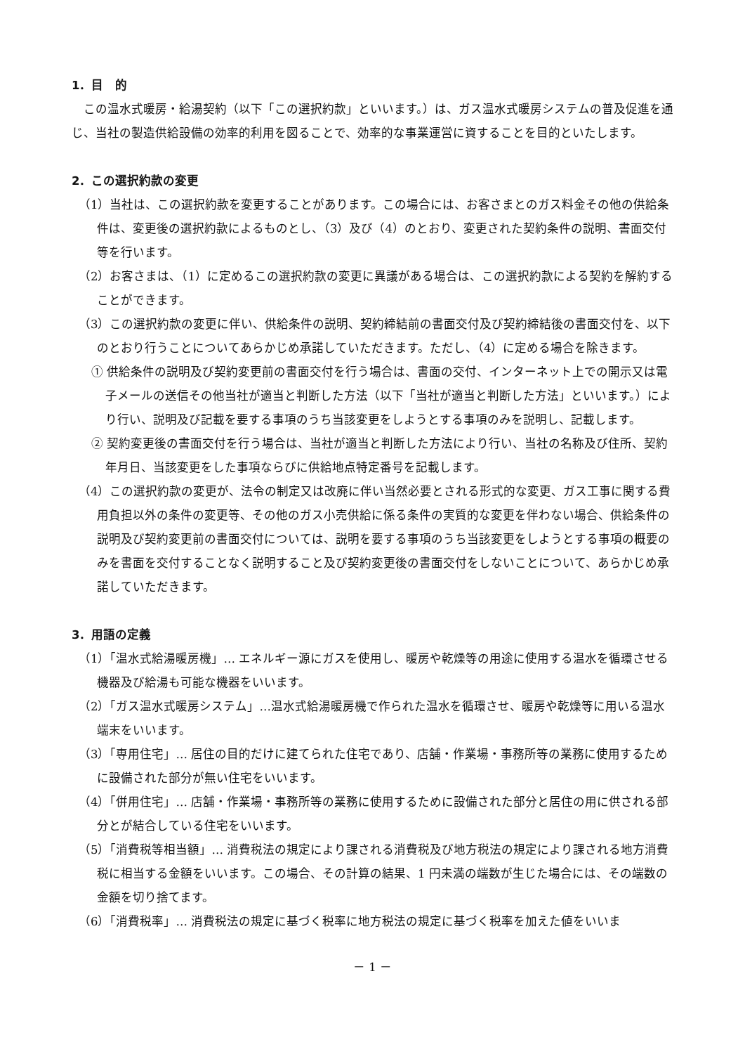1．目　的
この温水式暖房・給湯契約（以下「この選択約款」といいます。）は、ガス温水式暖房システムの普及促進を通じ、当社の製造供給設備の効率的利用を図ることで、効率的な事業運営に資することを目的といたします。
2．この選択約款の変更
（1）当社は、この選択約款を変更することがあります。この場合には、お客さまとのガス料金その他の供給条件は、変更後の選択約款によるものとし、（3）及び（4）のとおり、変更された契約条件の説明、書面交付等を行います。
（2）お客さまは、（1）に定めるこの選択約款の変更に異議がある場合は、この選択約款による契約を解約することができます。
（3）この選択約款の変更に伴い、供給条件の説明、契約締結前の書面交付及び契約締結後の書面交付を、以下のとおり行うことについてあらかじめ承諾していただきます。ただし、（4）に定める場合を除きます。
① 供給条件の説明及び契約変更前の書面交付を行う場合は、書面の交付、インターネット上での開示又は電子メールの送信その他当社が適当と判断した方法（以下「当社が適当と判断した方法」といいます。）により行い、説明及び記載を要する事項のうち当該変更をしようとする事項のみを説明し、記載します。
② 契約変更後の書面交付を行う場合は、当社が適当と判断した方法により行い、当社の名称及び住所、契約年月日、当該変更をした事項ならびに供給地点特定番号を記載します。
（4）この選択約款の変更が、法令の制定又は改廃に伴い当然必要とされる形式的な変更、ガス工事に関する費用負担以外の条件の変更等、その他のガス小売供給に係る条件の実質的な変更を伴わない場合、供給条件の説明及び契約変更前の書面交付については、説明を要する事項のうち当該変更をしようとする事項の概要のみを書面を交付することなく説明すること及び契約変更後の書面交付をしないことについて、あらかじめ承諾していただきます。
3．用語の定義
（1）「温水式給湯暖房機」… エネルギー源にガスを使用し、暖房や乾燥等の用途に使用する温水を循環させる機器及び給湯も可能な機器をいいます。
（2）「ガス温水式暖房システム」…温水式給湯暖房機で作られた温水を循環させ、暖房や乾燥等に用いる温水端末をいいます。
（3）「専用住宅」… 居住の目的だけに建てられた住宅であり、店舗・作業場・事務所等の業務に使用するために設備された部分が無い住宅をいいます。
（4）「併用住宅」… 店舗・作業場・事務所等の業務に使用するために設備された部分と居住の用に供される部分とが結合している住宅をいいます。
（5）「消費税等相当額」… 消費税法の規定により課される消費税及び地方税法の規定により課される地方消費税に相当する金額をいいます。この場合、その計算の結果、1 円未満の端数が生じた場合には、その端数の金額を切り捨てます。
（6）「消費税率」… 消費税法の規定に基づく税率に地方税法の規定に基づく税率を加えた値をいいま
－ 1 －